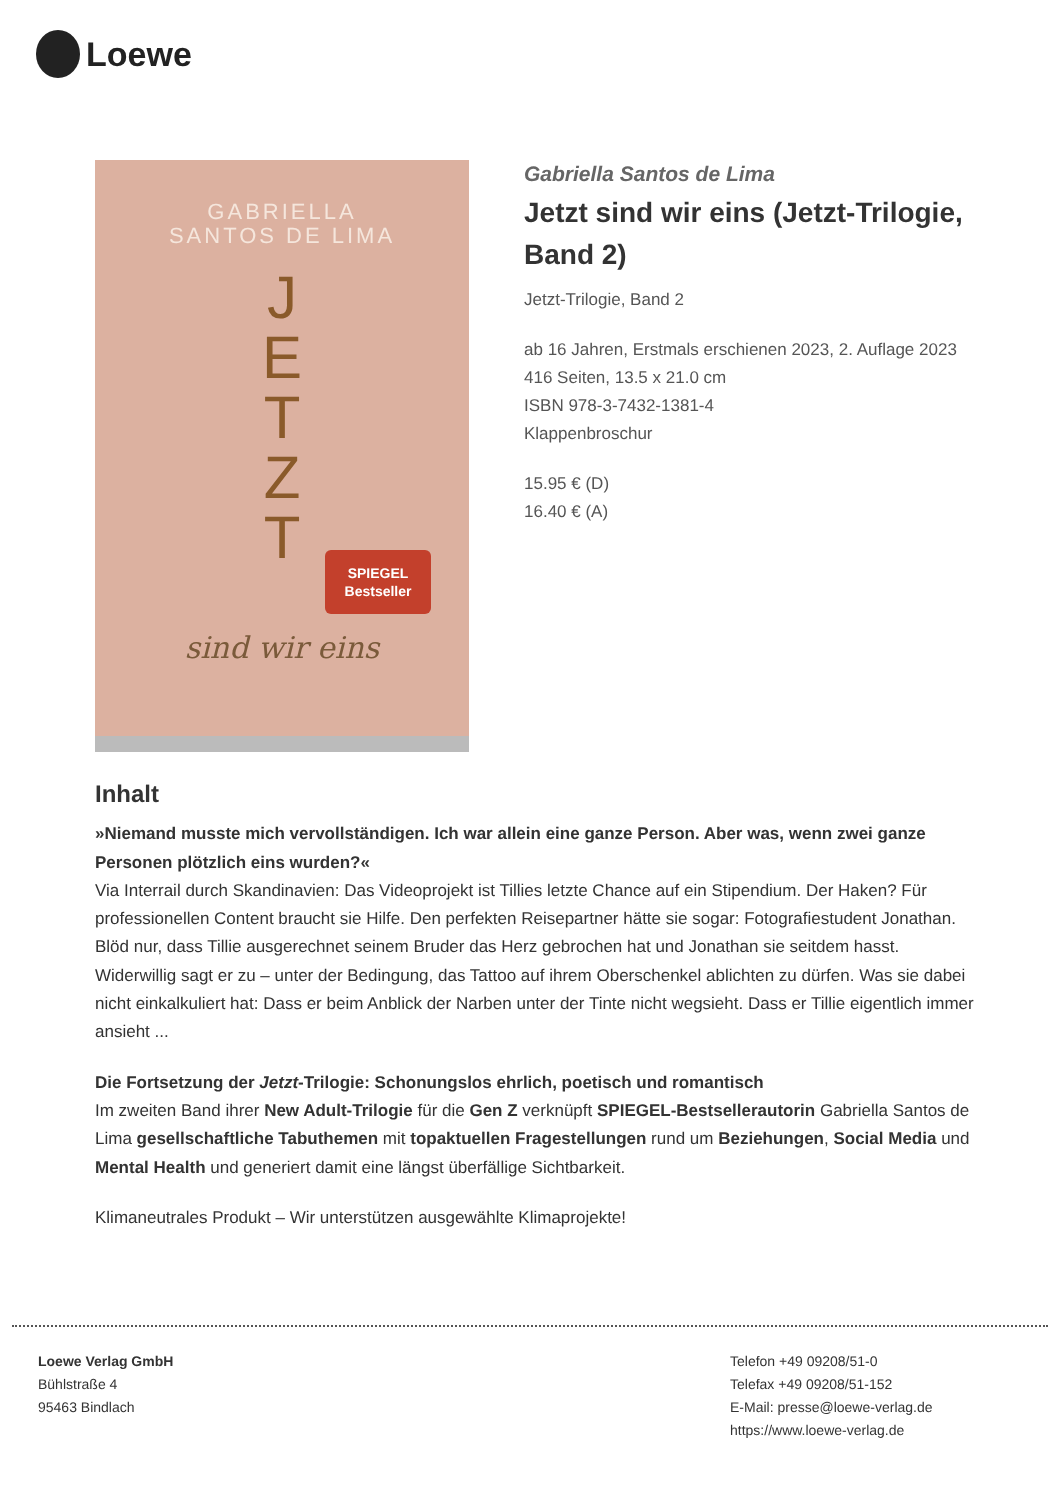Loewe
GABRIELLA
SANTOS DE LIMA
J
E
T
Z
T
SPIEGEL
Bestseller
sind wir eins
Gabriella Santos de Lima
Jetzt sind wir eins (Jetzt-Trilogie, Band 2)
Jetzt-Trilogie, Band 2
ab 16 Jahren, Erstmals erschienen 2023, 2. Auflage 2023
416 Seiten, 13.5 x 21.0 cm
ISBN 978-3-7432-1381-4
Klappenbroschur
15.95 € (D)
16.40 € (A)
Inhalt
»Niemand musste mich vervollständigen. Ich war allein eine ganze Person. Aber was, wenn zwei ganze Personen plötzlich eins wurden?«
Via Interrail durch Skandinavien: Das Videoprojekt ist Tillies letzte Chance auf ein Stipendium. Der Haken? Für professionellen Content braucht sie Hilfe. Den perfekten Reisepartner hätte sie sogar: Fotografiestudent Jonathan. Blöd nur, dass Tillie ausgerechnet seinem Bruder das Herz gebrochen hat und Jonathan sie seitdem hasst. Widerwillig sagt er zu – unter der Bedingung, das Tattoo auf ihrem Oberschenkel ablichten zu dürfen. Was sie dabei nicht einkalkuliert hat: Dass er beim Anblick der Narben unter der Tinte nicht wegsieht. Dass er Tillie eigentlich immer ansieht ...
Die Fortsetzung der Jetzt-Trilogie: Schonungslos ehrlich, poetisch und romantisch
Im zweiten Band ihrer New Adult-Trilogie für die Gen Z verknüpft SPIEGEL-Bestsellerautorin Gabriella Santos de Lima gesellschaftliche Tabuthemen mit topaktuellen Fragestellungen rund um Beziehungen, Social Media und Mental Health und generiert damit eine längst überfällige Sichtbarkeit.
Klimaneutrales Produkt – Wir unterstützen ausgewählte Klimaprojekte!
Loewe Verlag GmbH
Bühlstraße 4
95463 Bindlach
Telefon +49 09208/51-0
Telefax +49 09208/51-152
E-Mail: presse@loewe-verlag.de
https://www.loewe-verlag.de